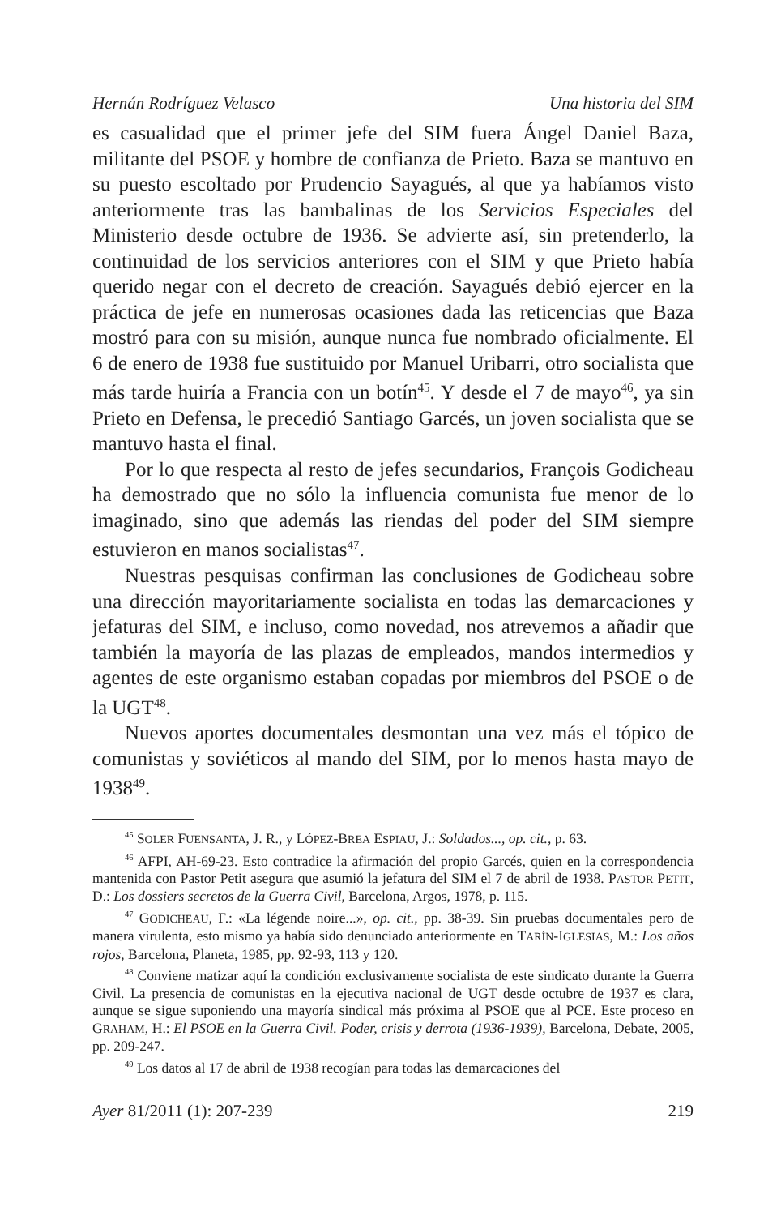Hernán Rodríguez Velasco Una historia del SIM
es casualidad que el primer jefe del SIM fuera Ángel Daniel Baza, militante del PSOE y hombre de confianza de Prieto. Baza se mantuvo en su puesto escoltado por Prudencio Sayagués, al que ya habíamos visto anteriormente tras las bambalinas de los Servicios Especiales del Ministerio desde octubre de 1936. Se advierte así, sin pretenderlo, la continuidad de los servicios anteriores con el SIM y que Prieto había querido negar con el decreto de creación. Sayagués debió ejercer en la práctica de jefe en numerosas ocasiones dada las reticencias que Baza mostró para con su misión, aunque nunca fue nombrado oficialmente. El 6 de enero de 1938 fue sustituido por Manuel Uribarri, otro socialista que más tarde huiría a Francia con un botín<sup>45</sup>. Y desde el 7 de mayo<sup>46</sup>, ya sin Prieto en Defensa, le precedió Santiago Garcés, un joven socialista que se mantuvo hasta el final.
Por lo que respecta al resto de jefes secundarios, François Godicheau ha demostrado que no sólo la influencia comunista fue menor de lo imaginado, sino que además las riendas del poder del SIM siempre estuvieron en manos socialistas<sup>47</sup>.
Nuestras pesquisas confirman las conclusiones de Godicheau sobre una dirección mayoritariamente socialista en todas las demarcaciones y jefaturas del SIM, e incluso, como novedad, nos atrevemos a añadir que también la mayoría de las plazas de empleados, mandos intermedios y agentes de este organismo estaban copadas por miembros del PSOE o de la UGT<sup>48</sup>.
Nuevos aportes documentales desmontan una vez más el tópico de comunistas y soviéticos al mando del SIM, por lo menos hasta mayo de 1938<sup>49</sup>.
<sup>45</sup> SOLER FUENSANTA, J. R., y LÓPEZ-BREA ESPIAU, J.: Soldados..., op. cit., p. 63.
<sup>46</sup> AFPI, AH-69-23. Esto contradice la afirmación del propio Garcés, quien en la correspondencia mantenida con Pastor Petit asegura que asumió la jefatura del SIM el 7 de abril de 1938. PASTOR PETIT, D.: Los dossiers secretos de la Guerra Civil, Barcelona, Argos, 1978, p. 115.
<sup>47</sup> GODICHEAU, F.: «La légende noire...», op. cit., pp. 38-39. Sin pruebas documentales pero de manera virulenta, esto mismo ya había sido denunciado anteriormente en TARÍN-IGLESIAS, M.: Los años rojos, Barcelona, Planeta, 1985, pp. 92-93, 113 y 120.
<sup>48</sup> Conviene matizar aquí la condición exclusivamente socialista de este sindicato durante la Guerra Civil. La presencia de comunistas en la ejecutiva nacional de UGT desde octubre de 1937 es clara, aunque se sigue suponiendo una mayoría sindical más próxima al PSOE que al PCE. Este proceso en GRAHAM, H.: El PSOE en la Guerra Civil. Poder, crisis y derrota (1936-1939), Barcelona, Debate, 2005, pp. 209-247.
<sup>49</sup> Los datos al 17 de abril de 1938 recogían para todas las demarcaciones del
Ayer 81/2011 (1): 207-239 219